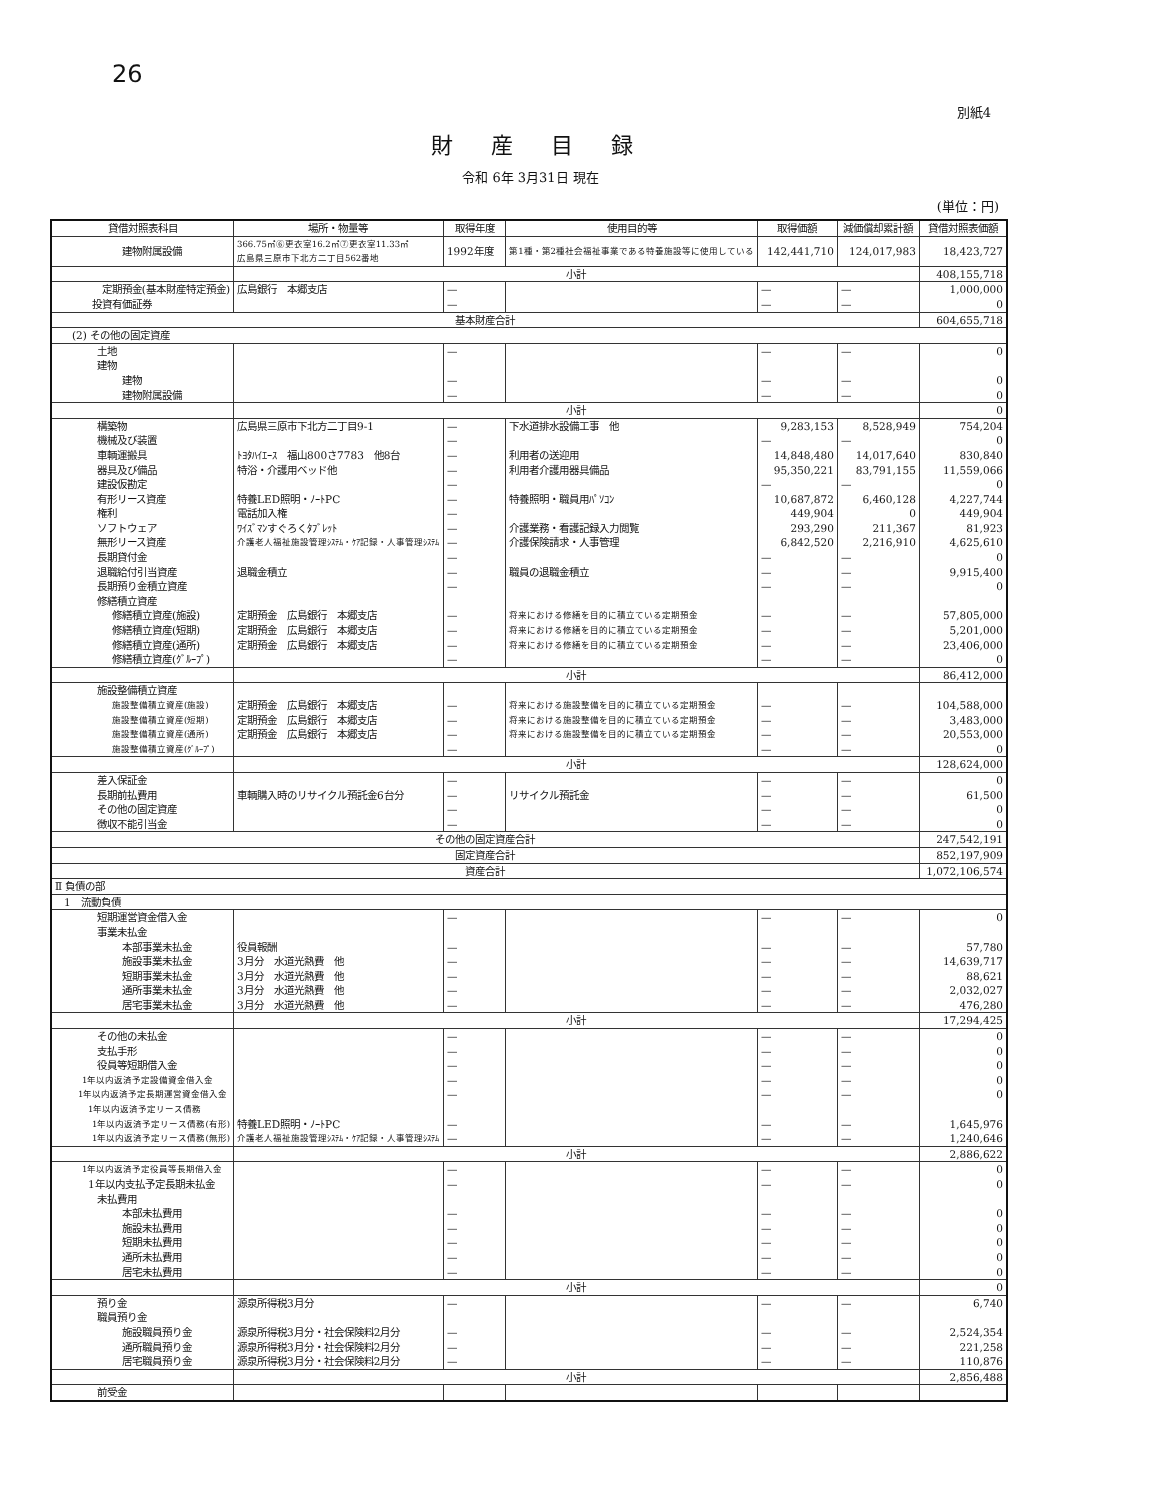26
別紙4
財産目録
令和 6年 3月31日 現在
(単位：円)
| 貸借対照表科目 | 場所・物量等 | 取得年度 | 使用目的等 | 取得価額 | 減価償却累計額 | 貸借対照表価額 |
| --- | --- | --- | --- | --- | --- | --- |
| 建物附属設備 | 366.75㎡⑥更衣室16.2㎡⑦更衣室11.33㎡ 広島県三原市下北方二丁目562番地 | 1992年度 | 第1種・第2種社会福祉事業である特養施設等に使用している | 142,441,710 | 124,017,983 | 18,423,727 |
| | 小計 | | | | | 408,155,718 |
| 定期預金(基本財産特定預金) | 広島銀行 本郷支店 | — | | — | — | 1,000,000 |
| 投資有価証券 | | — | | — | — | 0 |
| 基本財産合計 | | | | | | 604,655,718 |
| (2) その他の固定資産 | | | | | | |
| 土地 | | — | | — | — | 0 |
| 建物 | | | | | | |
| 建物 | | — | | — | — | 0 |
| 建物附属設備 | | — | | — | — | 0 |
| | 小計 | | | | | 0 |
| 構築物 | 広島県三原市下北方二丁目9-1 | — | 下水道排水設備工事 他 | 9,283,153 | 8,528,949 | 754,204 |
| 機械及び装置 | | — | | — | — | 0 |
| 車輌運搬具 | ﾄﾖﾀﾊｲｴｰｽ 福山800さ7783 他8台 | — | 利用者の送迎用 | 14,848,480 | 14,017,640 | 830,840 |
| 器具及び備品 | 特浴・介護用ベッド他 | — | 利用者介護用器具備品 | 95,350,221 | 83,791,155 | 11,559,066 |
| 建設仮勘定 | | — | | — | — | 0 |
| 有形リース資産 | 特養LED照明・ﾉｰﾄPC | — | 特養照明・職員用ﾊﾟｿｺﾝ | 10,687,872 | 6,460,128 | 4,227,744 |
| 権利 | 電話加入権 | — | | 449,904 | 0 | 449,904 |
| ソフトウェア | ﾜｲｽﾞﾏﾝすぐろくﾀﾌﾞﾚｯﾄ | — | 介護業務・看護記録入力閲覧 | 293,290 | 211,367 | 81,923 |
| 無形リース資産 | 介護老人福祉施設管理ｼｽﾃﾑ・ｹｱ記録・人事管理ｼｽﾃﾑ | — | 介護保険請求・人事管理 | 6,842,520 | 2,216,910 | 4,625,610 |
| 長期貸付金 | | — | | — | — | 0 |
| 退職給付引当資産 | 退職金積立 | — | 職員の退職金積立 | — | — | 9,915,400 |
| 長期預り金積立資産 | | — | | — | — | 0 |
| 修繕積立資産 | | | | | | |
| 修繕積立資産(施設) | 定期預金 広島銀行 本郷支店 | — | 将来における修繕を目的に積立ている定期預金 | — | — | 57,805,000 |
| 修繕積立資産(短期) | 定期預金 広島銀行 本郷支店 | — | 将来における修繕を目的に積立ている定期預金 | — | — | 5,201,000 |
| 修繕積立資産(通所) | 定期預金 広島銀行 本郷支店 | — | 将来における修繕を目的に積立ている定期預金 | — | — | 23,406,000 |
| 修繕積立資産(ｸﾞﾙｰﾌﾟ) | | — | | — | — | 0 |
| | 小計 | | | | | 86,412,000 |
| 施設整備積立資産 | | | | | | |
| 施設整備積立資産(施設) | 定期預金 広島銀行 本郷支店 | — | 将来における施設整備を目的に積立ている定期預金 | — | — | 104,588,000 |
| 施設整備積立資産(短期) | 定期預金 広島銀行 本郷支店 | — | 将来における施設整備を目的に積立ている定期預金 | — | — | 3,483,000 |
| 施設整備積立資産(通所) | 定期預金 広島銀行 本郷支店 | — | 将来における施設整備を目的に積立ている定期預金 | — | — | 20,553,000 |
| 施設整備積立資産(ｸﾞﾙｰﾌﾟ) | | — | | — | — | 0 |
| | 小計 | | | | | 128,624,000 |
| 差入保証金 | | — | | — | — | 0 |
| 長期前払費用 | 車輌購入時のリサイクル預託金6台分 | — | リサイクル預託金 | — | — | 61,500 |
| その他の固定資産 | | — | | — | — | 0 |
| 徴収不能引当金 | | — | | — | — | 0 |
| その他の固定資産合計 | | | | | | 247,542,191 |
| 固定資産合計 | | | | | | 852,197,909 |
| 資産合計 | | | | | | 1,072,106,574 |
| Ⅱ 負債の部 | | | | | | |
| 1 流動負債 | | | | | | |
| 短期運営資金借入金 | | — | | — | — | 0 |
| 事業未払金 | | | | | | |
| 本部事業未払金 | 役員報酬 | — | | — | — | 57,780 |
| 施設事業未払金 | 3月分 水道光熱費 他 | — | | — | — | 14,639,717 |
| 短期事業未払金 | 3月分 水道光熱費 他 | — | | — | — | 88,621 |
| 通所事業未払金 | 3月分 水道光熱費 他 | — | | — | — | 2,032,027 |
| 居宅事業未払金 | 3月分 水道光熱費 他 | — | | — | — | 476,280 |
| | 小計 | | | | | 17,294,425 |
| その他の未払金 | | — | | — | — | 0 |
| 支払手形 | | — | | — | — | 0 |
| 役員等短期借入金 | | — | | — | — | 0 |
| 1年以内返済予定設備資金借入金 | | — | | — | — | 0 |
| 1年以内返済予定長期運営資金借入金 | | — | | — | — | 0 |
| 1年以内返済予定リース債務 | | | | | | |
| 1年以内返済予定リース債務(有形) | 特養LED照明・ﾉｰﾄPC | — | | — | — | 1,645,976 |
| 1年以内返済予定リース債務(無形) | 介護老人福祉施設管理ｼｽﾃﾑ・ｹｱ記録・人事管理ｼｽﾃﾑ | — | | — | — | 1,240,646 |
| | 小計 | | | | | 2,886,622 |
| 1年以内返済予定役員等長期借入金 | | — | | — | — | 0 |
| 1年以内支払予定長期未払金 | | — | | — | — | 0 |
| 未払費用 | | | | | | |
| 本部未払費用 | | — | | — | — | 0 |
| 施設未払費用 | | — | | — | — | 0 |
| 短期未払費用 | | — | | — | — | 0 |
| 通所未払費用 | | — | | — | — | 0 |
| 居宅未払費用 | | — | | — | — | 0 |
| | 小計 | | | | | 0 |
| 預り金 | 源泉所得税3月分 | — | | — | — | 6,740 |
| 職員預り金 | | | | | | |
| 施設職員預り金 | 源泉所得税3月分・社会保険料2月分 | — | | — | — | 2,524,354 |
| 通所職員預り金 | 源泉所得税3月分・社会保険料2月分 | — | | — | — | 221,258 |
| 居宅職員預り金 | 源泉所得税3月分・社会保険料2月分 | — | | — | — | 110,876 |
| | 小計 | | | | | 2,856,488 |
| 前受金 | | | | | | |